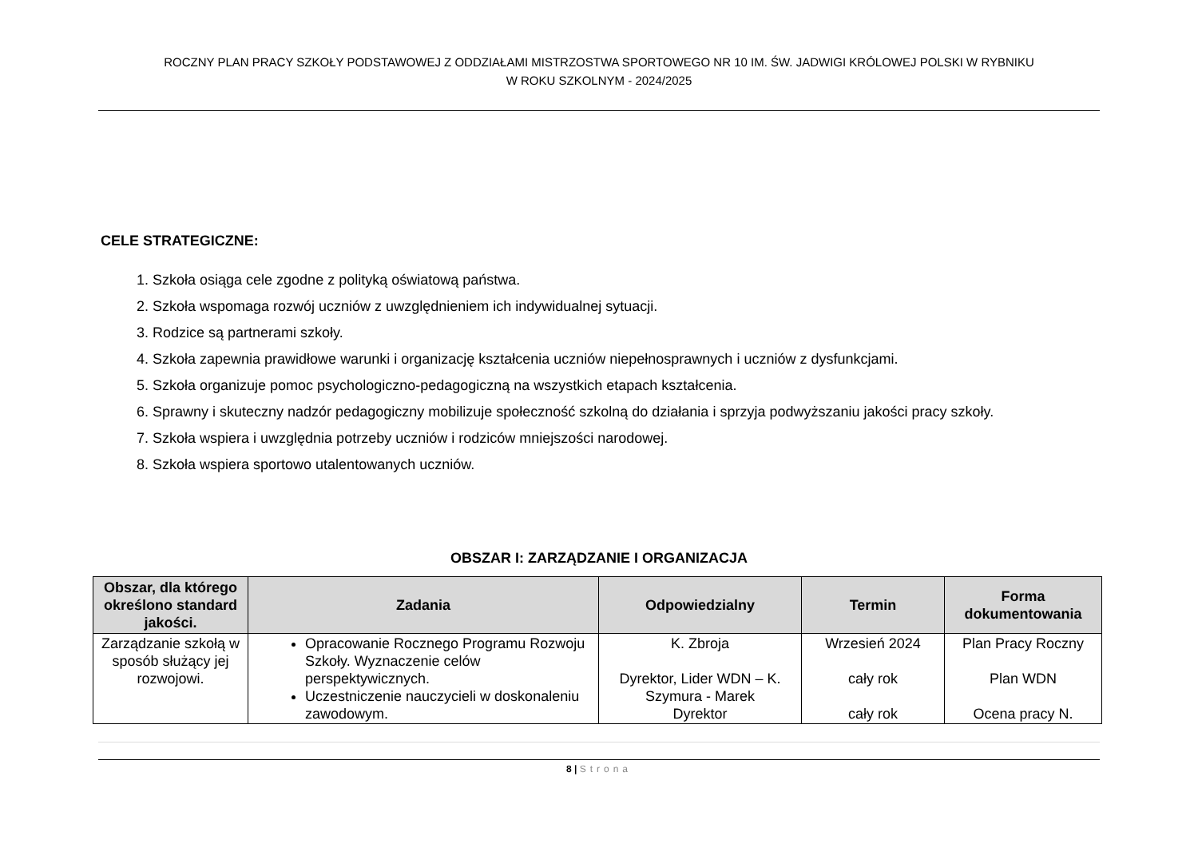ROCZNY PLAN PRACY SZKOŁY PODSTAWOWEJ Z ODDZIAŁAMI MISTRZOSTWA SPORTOWEGO NR 10 IM. ŚW. JADWIGI KRÓLOWEJ POLSKI W RYBNIKU
W ROKU SZKOLNYM - 2024/2025
CELE STRATEGICZNE:
1. Szkoła osiąga cele zgodne z polityką oświatową państwa.
2. Szkoła wspomaga rozwój uczniów z uwzględnieniem ich indywidualnej sytuacji.
3. Rodzice są partnerami szkoły.
4. Szkoła zapewnia prawidłowe warunki i organizację kształcenia uczniów niepełnosprawnych i uczniów z dysfunkcjami.
5. Szkoła organizuje pomoc psychologiczno-pedagogiczną na wszystkich etapach kształcenia.
6. Sprawny i skuteczny nadzór pedagogiczny mobilizuje społeczność szkolną do działania i sprzyja podwyższaniu jakości pracy szkoły.
7. Szkoła wspiera i uwzględnia potrzeby uczniów i rodziców mniejszości narodowej.
8. Szkoła wspiera sportowo utalentowanych uczniów.
OBSZAR I: ZARZĄDZANIE I ORGANIZACJA
| Obszar, dla którego określono standard jakości. | Zadania | Odpowiedzialny | Termin | Forma dokumentowania |
| --- | --- | --- | --- | --- |
| Zarządzanie szkołą w sposób służący jej rozwojowi. | Opracowanie Rocznego Programu Rozwoju Szkoły. Wyznaczenie celów perspektywicznych. Uczestniczenie nauczycieli w doskonaleniu zawodowym. | K. Zbroja Dyrektor, Lider WDN – K. Szymura - Marek Dyrektor | Wrzesień 2024 cały rok cały rok | Plan Pracy Roczny Plan WDN Ocena pracy N. |
8 | Strona